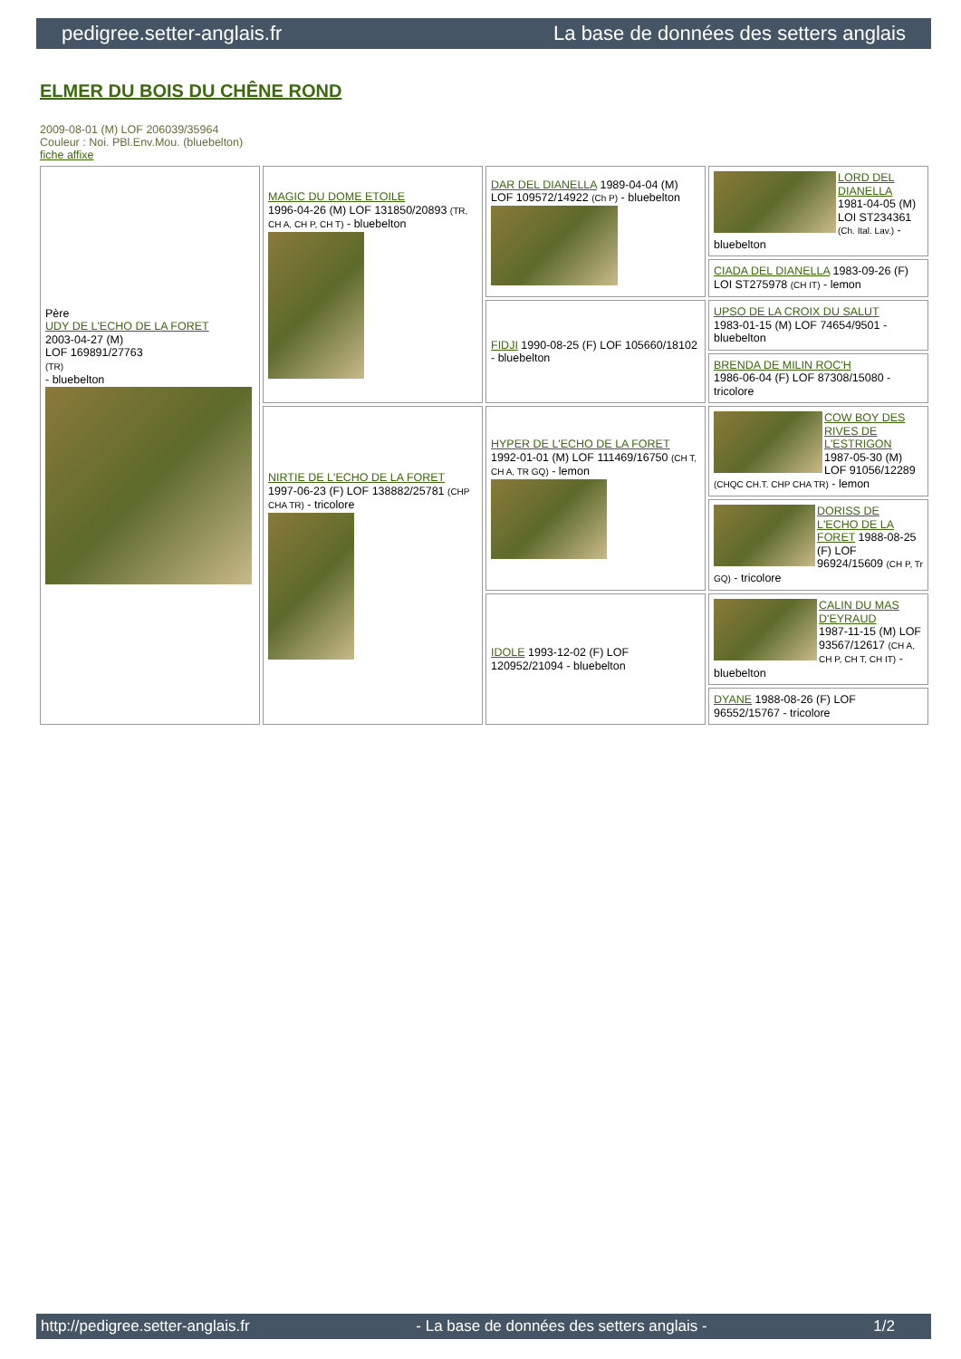pedigree.setter-anglais.fr La base de données des setters anglais
ELMER DU BOIS DU CHÊNE ROND
2009-08-01 (M) LOF 206039/35964
Couleur : Noi. PBl.Env.Mou. (bluebelton)
fiche affixe
| Père UDY DE L'ECHO DE LA FORET 2003-04-27 (M) LOF 169891/27763 (TR) - bluebelton | MAGIC DU DOME ETOILE 1996-04-26 (M) LOF 131850/20893 (TR, CH A, CH P, CH T) - bluebelton | DAR DEL DIANELLA 1989-04-04 (M) LOF 109572/14922 (Ch P) - bluebelton | LORD DEL DIANELLA 1981-04-05 (M) LOI ST234361 (Ch. Ital. Lav.) - bluebelton |
| | | | CIADA DEL DIANELLA 1983-09-26 (F) LOI ST275978 (CH IT) - lemon |
| | | FIDJI 1990-08-25 (F) LOF 105660/18102 - bluebelton | UPSO DE LA CROIX DU SALUT 1983-01-15 (M) LOF 74654/9501 - bluebelton |
| | | | BRENDA DE MILIN ROC'H 1986-06-04 (F) LOF 87308/15080 - tricolore |
| | NIRTIE DE L'ECHO DE LA FORET 1997-06-23 (F) LOF 138882/25781 (CHP CHA TR) - tricolore | HYPER DE L'ECHO DE LA FORET 1992-01-01 (M) LOF 111469/16750 (CH T, CH A, TR GQ) - lemon | COW BOY DES RIVES DE L'ESTRIGON 1987-05-30 (M) LOF 91056/12289 (CHQC CH.T. CHP CHA TR) - lemon |
| | | | DORISS DE L'ECHO DE LA FORET 1988-08-25 (F) LOF 96924/15609 (CH P, Tr GQ) - tricolore |
| | | IDOLE 1993-12-02 (F) LOF 120952/21094 - bluebelton | CALIN DU MAS D'EYRAUD 1987-11-15 (M) LOF 93567/12617 (CH A, CH P, CH T, CH IT) - bluebelton |
| | | | DYANE 1988-08-26 (F) LOF 96552/15767 - tricolore |
http://pedigree.setter-anglais.fr - La base de données des setters anglais - 1/2